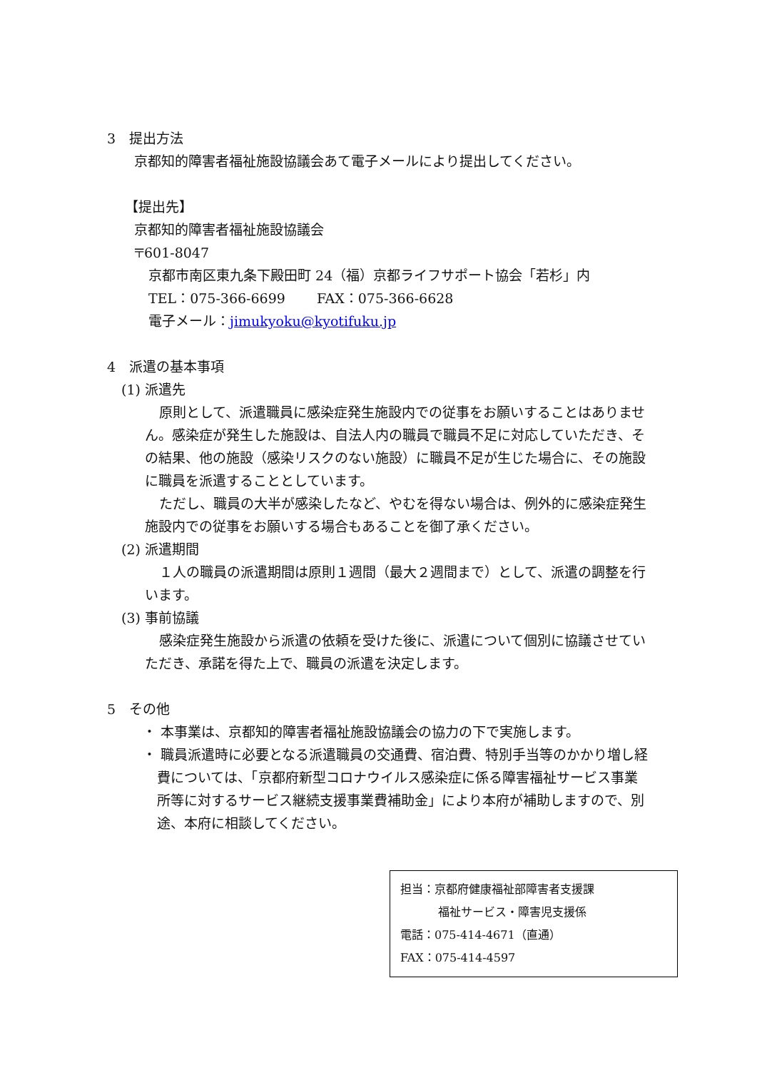3　提出方法
京都知的障害者福祉施設協議会あて電子メールにより提出してください。
【提出先】
京都知的障害者福祉施設協議会
〒601-8047
京都市南区東九条下殿田町 24（福）京都ライフサポート協会「若杉」内
TEL：075-366-6699　　 FAX：075-366-6628
電子メール：jimukyoku@kyotifuku.jp
4　派遣の基本事項
(1) 派遣先
原則として、派遣職員に感染症発生施設内での従事をお願いすることはありません。感染症が発生した施設は、自法人内の職員で職員不足に対応していただき、その結果、他の施設（感染リスクのない施設）に職員不足が生じた場合に、その施設に職員を派遣することとしています。
ただし、職員の大半が感染したなど、やむを得ない場合は、例外的に感染症発生施設内での従事をお願いする場合もあることを御了承ください。
(2) 派遣期間
１人の職員の派遣期間は原則１週間（最大２週間まで）として、派遣の調整を行います。
(3) 事前協議
感染症発生施設から派遣の依頼を受けた後に、派遣について個別に協議させていただき、承諾を得た上で、職員の派遣を決定します。
5　その他
・ 本事業は、京都知的障害者福祉施設協議会の協力の下で実施します。
・ 職員派遣時に必要となる派遣職員の交通費、宿泊費、特別手当等のかかり増し経費については、「京都府新型コロナウイルス感染症に係る障害福祉サービス事業所等に対するサービス継続支援事業費補助金」により本府が補助しますので、別途、本府に相談してください。
担当：京都府健康福祉部障害者支援課
福祉サービス・障害児支援係
電話：075-414-4671（直通）
FAX：075-414-4597